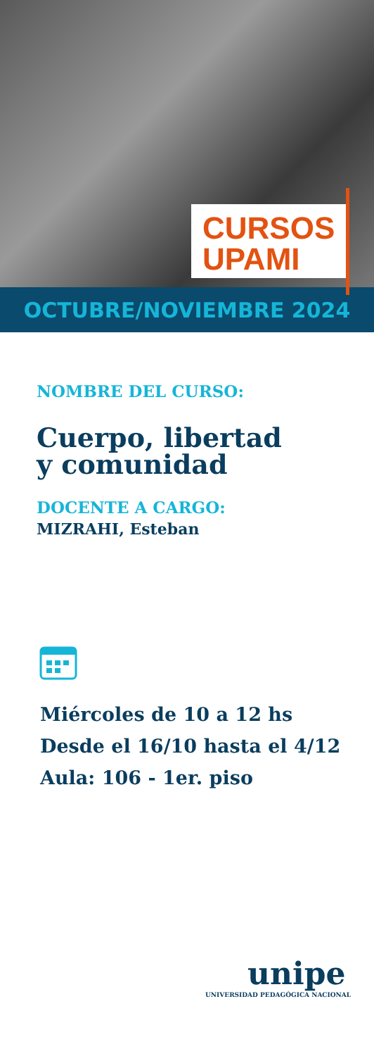CURSOS
UPAMI
OCTUBRE/NOVIEMBRE 2024
NOMBRE DEL CURSO:
Cuerpo, libertad
y comunidad
DOCENTE A CARGO:
MIZRAHI, Esteban
Miércoles de 10 a 12 hs
Desde el 16/10 hasta el 4/12
Aula: 106 - 1er. piso
unipe
UNIVERSIDAD PEDAGÓGICA NACIONAL